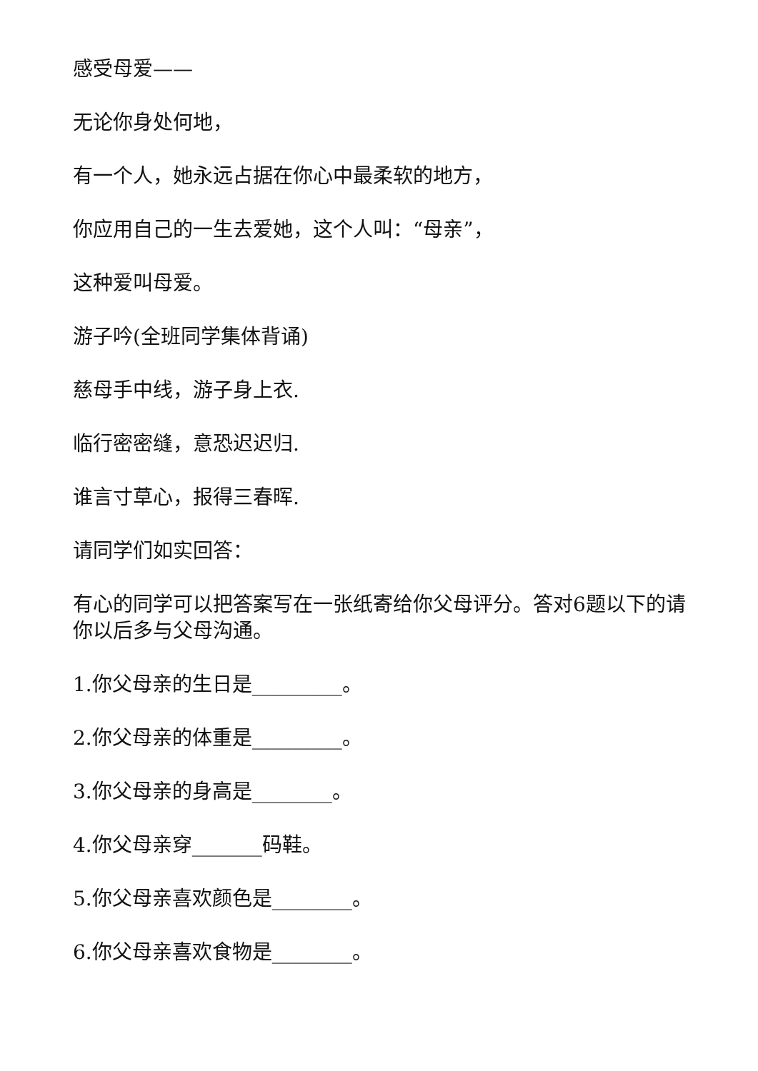感受母爱——
无论你身处何地，
有一个人，她永远占据在你心中最柔软的地方，
你应用自己的一生去爱她，这个人叫：“母亲”，
这种爱叫母爱。
游子吟(全班同学集体背诵)
慈母手中线，游子身上衣.
临行密密缝，意恐迟迟归.
谁言寸草心，报得三春晖.
请同学们如实回答：
有心的同学可以把答案写在一张纸寄给你父母评分。答对6题以下的请你以后多与父母沟通。
1.你父母亲的生日是_________。
2.你父母亲的体重是_________。
3.你父母亲的身高是________。
4.你父母亲穿_______码鞋。
5.你父母亲喜欢颜色是________。
6.你父母亲喜欢食物是________。